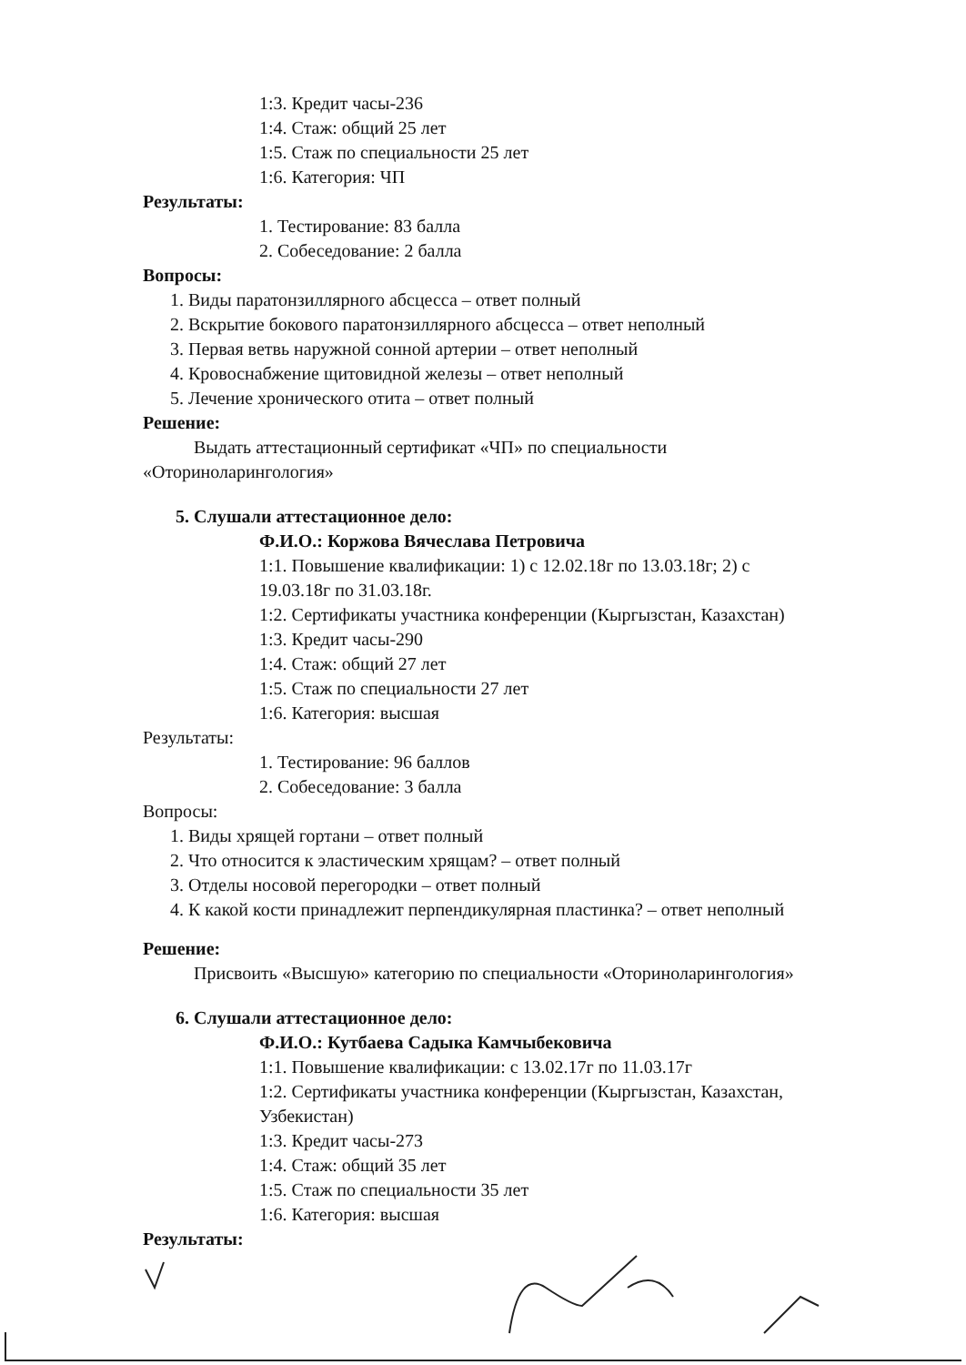1:3. Кредит часы-236
1:4. Стаж: общий 25 лет
1:5. Стаж по специальности 25 лет
1:6. Категория: ЧП
Результаты:
1. Тестирование: 83 балла
2. Собеседование: 2 балла
Вопросы:
1. Виды паратонзиллярного абсцесса – ответ полный
2. Вскрытие бокового паратонзиллярного абсцесса – ответ неполный
3. Первая ветвь наружной сонной артерии – ответ неполный
4. Кровоснабжение щитовидной железы – ответ неполный
5. Лечение хронического отита – ответ полный
Решение:
Выдать аттестационный сертификат «ЧП» по специальности
«Оториноларингология»
5. Слушали аттестационное дело:
Ф.И.О.: Коржова Вячеслава Петровича
1:1. Повышение квалификации: 1) с 12.02.18г по 13.03.18г; 2) с
19.03.18г по 31.03.18г.
1:2. Сертификаты участника конференции (Кыргызстан, Казахстан)
1:3. Кредит часы-290
1:4. Стаж: общий 27 лет
1:5. Стаж по специальности 27 лет
1:6. Категория: высшая
Результаты:
1. Тестирование: 96 баллов
2. Собеседование: 3 балла
Вопросы:
1. Виды хрящей гортани – ответ полный
2. Что относится к эластическим хрящам? – ответ полный
3. Отделы носовой перегородки – ответ полный
4. К какой кости принадлежит перпендикулярная пластинка? – ответ неполный
Решение:
Присвоить «Высшую» категорию по специальности «Оториноларингология»
6. Слушали аттестационное дело:
Ф.И.О.: Кутбаева Садыка Камчыбековича
1:1. Повышение квалификации: с 13.02.17г по 11.03.17г
1:2. Сертификаты участника конференции (Кыргызстан, Казахстан,
Узбекистан)
1:3. Кредит часы-273
1:4. Стаж: общий 35 лет
1:5. Стаж по специальности 35 лет
1:6. Категория: высшая
Результаты: